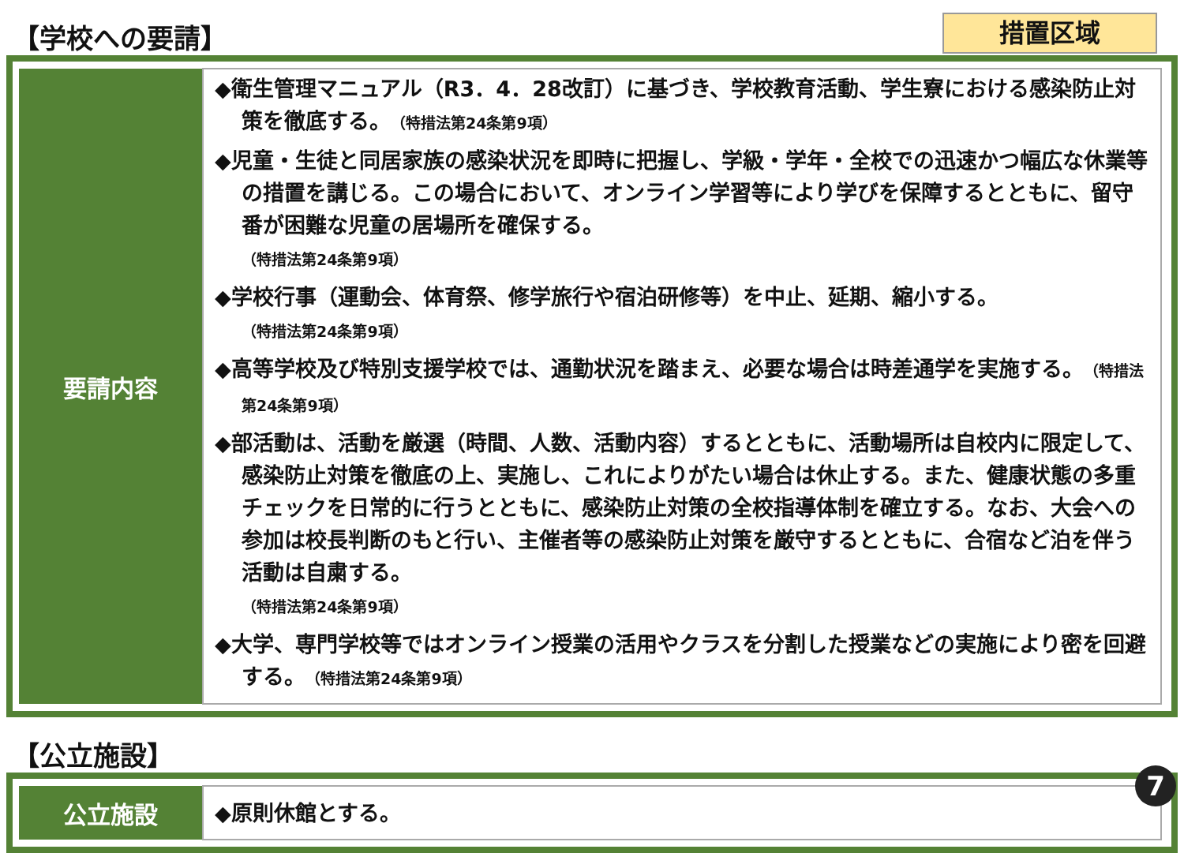【学校への要請】
措置区域
| 要請内容 | ◆衛生管理マニュアル（R3．4．28改訂）に基づき、学校教育活動、学生寮における感染防止対策を徹底する。 （特措法第24条第9項） ◆児童・生徒と同居家族の感染状況を即時に把握し、学級・学年・全校での迅速かつ幅広な休業等の措置を講じる。この場合において、オンライン学習等により学びを保障するとともに、留守番が困難な児童の居場所を確保する。 （特措法第24条第9項） ◆学校行事（運動会、体育祭、修学旅行や宿泊研修等）を中止、延期、縮小する。 （特措法第24条第9項） ◆高等学校及び特別支援学校では、通勤状況を踏まえ、必要な場合は時差通学を実施する。 （特措法第24条第9項） ◆部活動は、活動を厳選（時間、人数、活動内容）するとともに、活動場所は自校内に限定して、感染防止対策を徹底の上、実施し、これによりがたい場合は休止する。また、健康状態の多重チェックを日常的に行うとともに、感染防止対策の全校指導体制を確立する。なお、大会への参加は校長判断のもと行い、主催者等の感染防止対策を厳守するとともに、合宿など泊を伴う活動は自粛する。 （特措法第24条第9項） ◆大学、専門学校等ではオンライン授業の活用やクラスを分割した授業などの実施により密を回避する。 （特措法第24条第9項） |
【公立施設】
| 公立施設 | ◆原則休館とする。 |
7